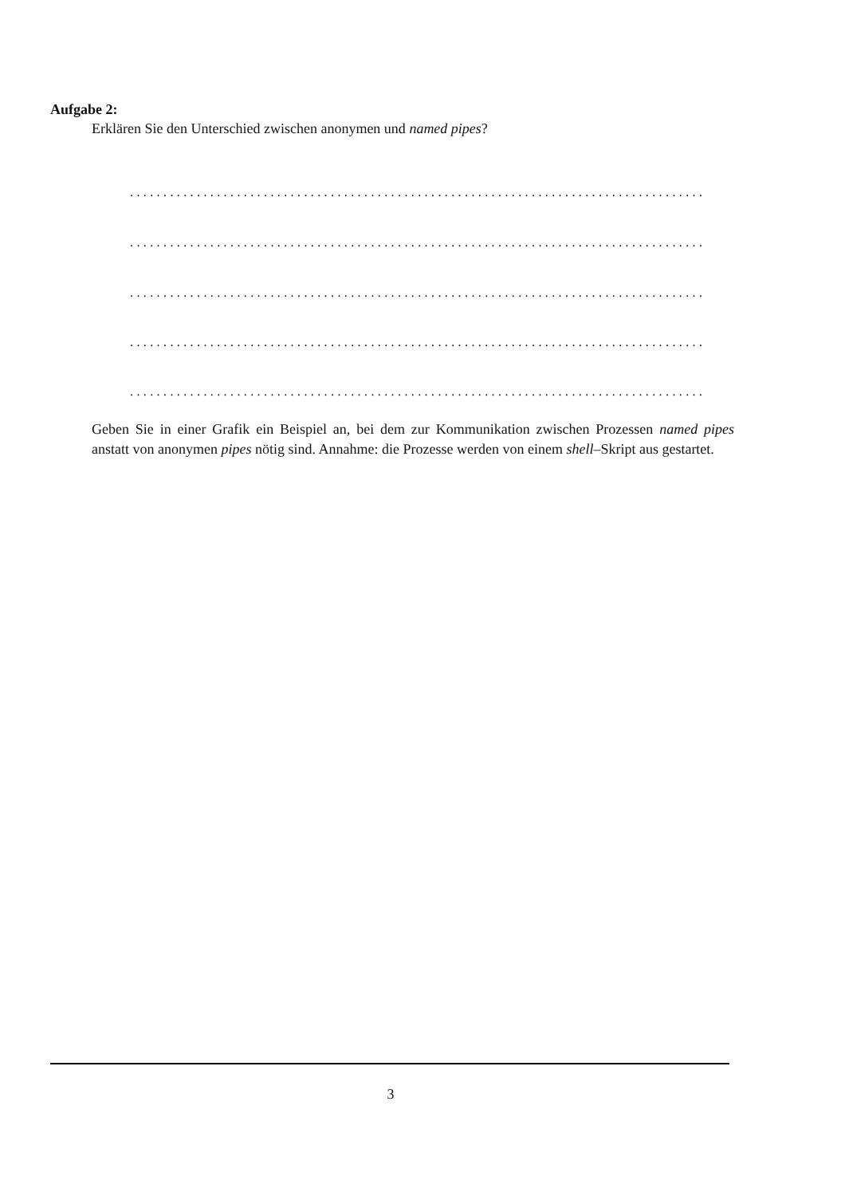Aufgabe 2:
Erklären Sie den Unterschied zwischen anonymen und named pipes?
......................................................................................
......................................................................................
......................................................................................
......................................................................................
......................................................................................
Geben Sie in einer Grafik ein Beispiel an, bei dem zur Kommunikation zwischen Prozessen named pipes anstatt von anonymen pipes nötig sind. Annahme: die Prozesse werden von einem shell–Skript aus gestartet.
3